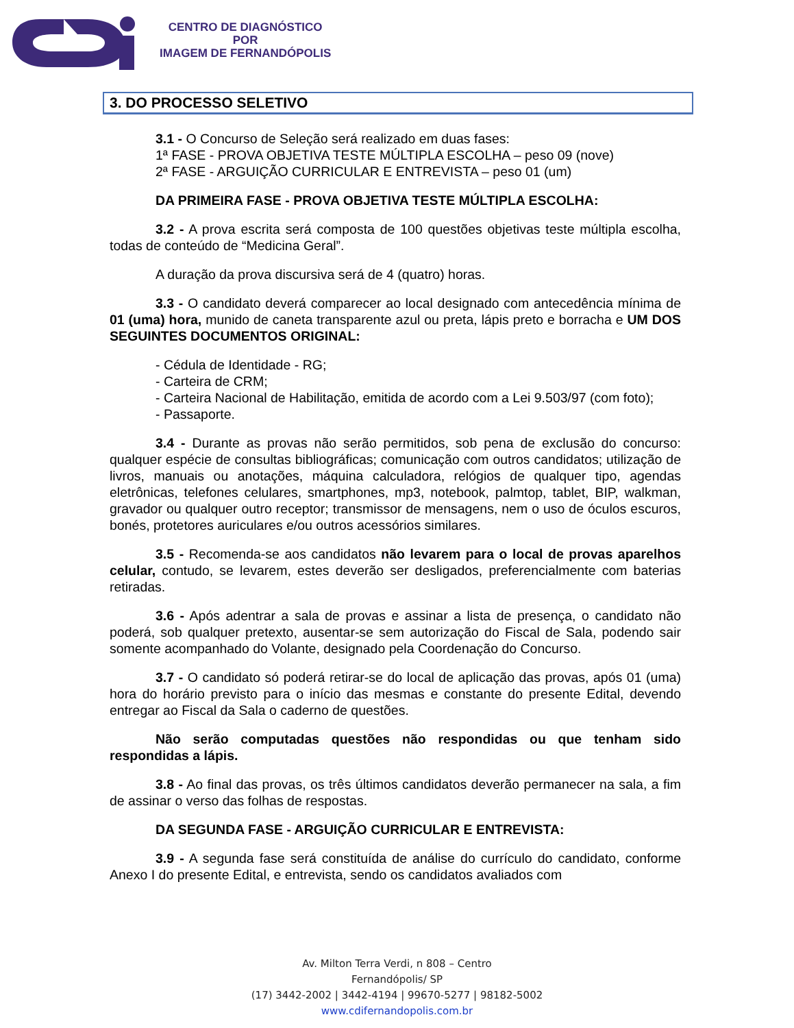CENTRO DE DIAGNÓSTICO
POR
IMAGEM DE FERNANDÓPOLIS
3. DO PROCESSO SELETIVO
3.1 - O Concurso de Seleção será realizado em duas fases:
1ª FASE - PROVA OBJETIVA TESTE MÚLTIPLA ESCOLHA – peso 09 (nove)
2ª FASE - ARGUIÇÃO CURRICULAR E ENTREVISTA – peso 01 (um)
DA PRIMEIRA FASE - PROVA OBJETIVA TESTE MÚLTIPLA ESCOLHA:
3.2 - A prova escrita será composta de 100 questões objetivas teste múltipla escolha, todas de conteúdo de “Medicina Geral”.
A duração da prova discursiva será de 4 (quatro) horas.
3.3 - O candidato deverá comparecer ao local designado com antecedência mínima de 01 (uma) hora, munido de caneta transparente azul ou preta, lápis preto e borracha e UM DOS SEGUINTES DOCUMENTOS ORIGINAL:
- Cédula de Identidade - RG;
- Carteira de CRM;
- Carteira Nacional de Habilitação, emitida de acordo com a Lei 9.503/97 (com foto);
- Passaporte.
3.4 - Durante as provas não serão permitidos, sob pena de exclusão do concurso: qualquer espécie de consultas bibliográficas; comunicação com outros candidatos; utilização de livros, manuais ou anotações, máquina calculadora, relógios de qualquer tipo, agendas eletrônicas, telefones celulares, smartphones, mp3, notebook, palmtop, tablet, BIP, walkman, gravador ou qualquer outro receptor; transmissor de mensagens, nem o uso de óculos escuros, bonés, protetores auriculares e/ou outros acessórios similares.
3.5 - Recomenda-se aos candidatos não levarem para o local de provas aparelhos celular, contudo, se levarem, estes deverão ser desligados, preferencialmente com baterias retiradas.
3.6 - Após adentrar a sala de provas e assinar a lista de presença, o candidato não poderá, sob qualquer pretexto, ausentar-se sem autorização do Fiscal de Sala, podendo sair somente acompanhado do Volante, designado pela Coordenação do Concurso.
3.7 - O candidato só poderá retirar-se do local de aplicação das provas, após 01 (uma) hora do horário previsto para o início das mesmas e constante do presente Edital, devendo entregar ao Fiscal da Sala o caderno de questões.
Não serão computadas questões não respondidas ou que tenham sido respondidas a lápis.
3.8 - Ao final das provas, os três últimos candidatos deverão permanecer na sala, a fim de assinar o verso das folhas de respostas.
DA SEGUNDA FASE - ARGUIÇÃO CURRICULAR E ENTREVISTA:
3.9 - A segunda fase será constituída de análise do currículo do candidato, conforme Anexo I do presente Edital, e entrevista, sendo os candidatos avaliados com
Av. Milton Terra Verdi, n 808 – Centro
Fernandópolis/ SP
(17) 3442-2002 | 3442-4194 | 99670-5277 | 98182-5002
www.cdifernandopolis.com.br